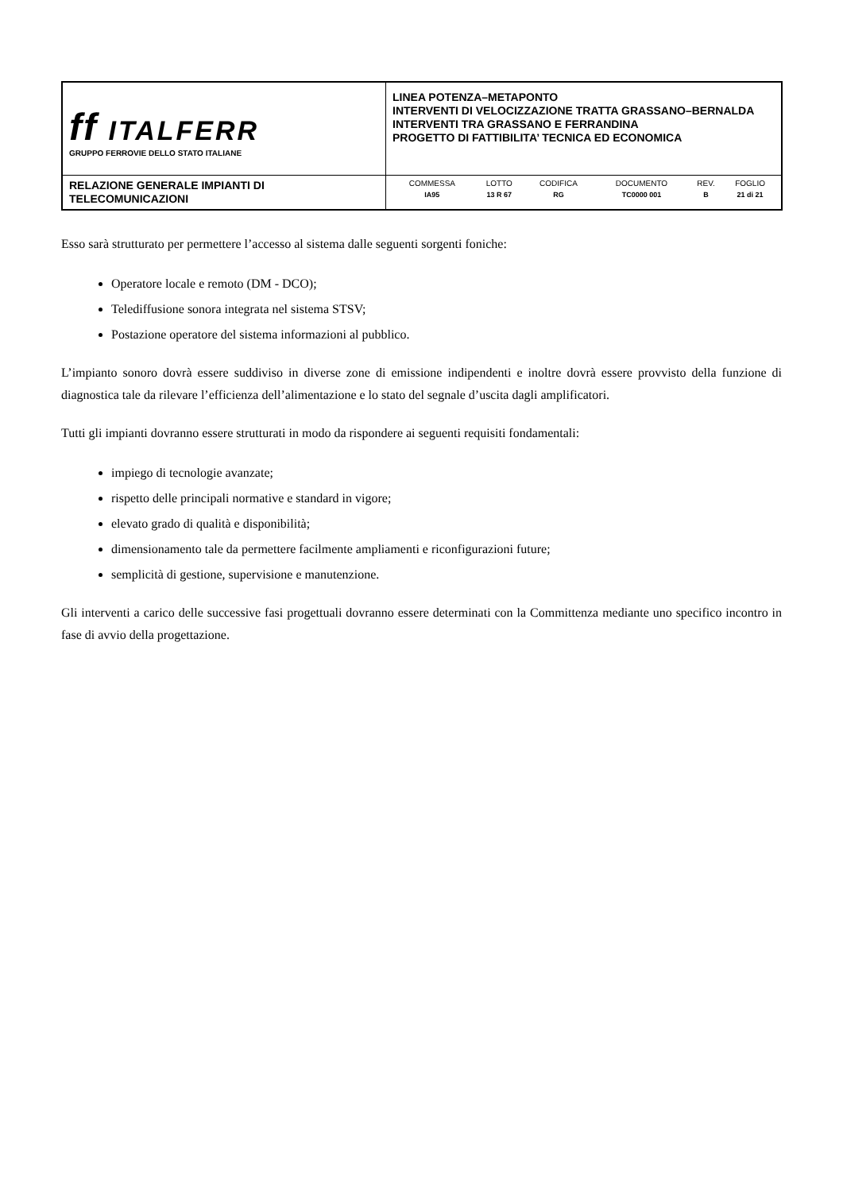| ff ITALFERR GRUPPO FERROVIE DELLO STATO ITALIANE | LINEA POTENZA–METAPONTO INTERVENTI DI VELOCIZZAZIONE TRATTA GRASSANO–BERNALDA INTERVENTI TRA GRASSANO E FERRANDINA PROGETTO DI FATTIBILITA’ TECNICA ED ECONOMICA |
| RELAZIONE GENERALE IMPIANTI DI TELECOMUNICAZIONI | / COMMESSA / LOTTO / CODIFICA / DOCUMENTO / REV. / FOGLIO / / IA95 / 13 R 67 / RG / TC0000 001 / B / 21 di 21 / |
Esso sarà strutturato per permettere l’accesso al sistema dalle seguenti sorgenti foniche:
Operatore locale e remoto (DM - DCO);
Telediffusione sonora integrata nel sistema STSV;
Postazione operatore del sistema informazioni al pubblico.
L’impianto sonoro dovrà essere suddiviso in diverse zone di emissione indipendenti e inoltre dovrà essere provvisto della funzione di diagnostica tale da rilevare l’efficienza dell’alimentazione e lo stato del segnale d’uscita dagli amplificatori.
Tutti gli impianti dovranno essere strutturati in modo da rispondere ai seguenti requisiti fondamentali:
impiego di tecnologie avanzate;
rispetto delle principali normative e standard in vigore;
elevato grado di qualità e disponibilità;
dimensionamento tale da permettere facilmente ampliamenti e riconfigurazioni future;
semplicità di gestione, supervisione e manutenzione.
Gli interventi a carico delle successive fasi progettuali dovranno essere determinati con la Committenza mediante uno specifico incontro in fase di avvio della progettazione.